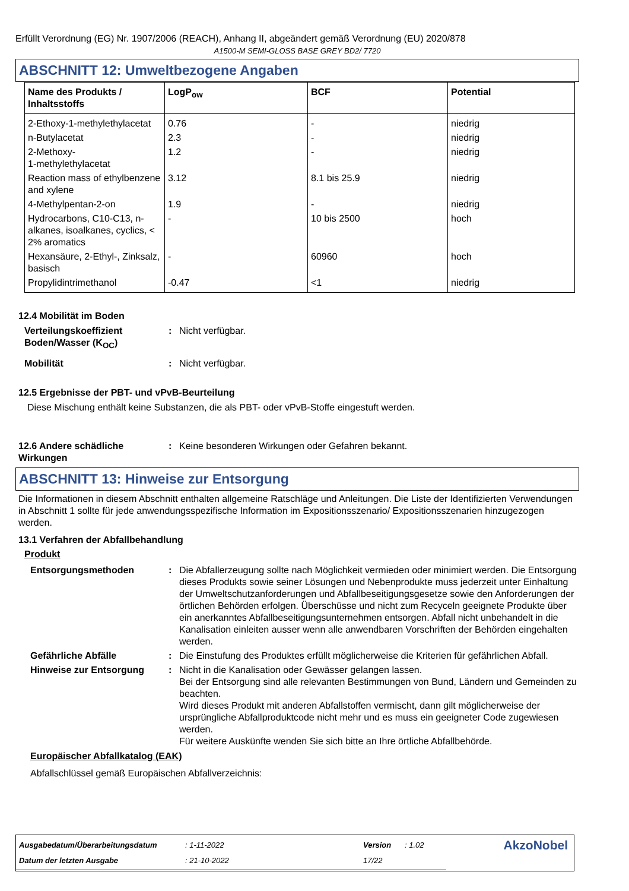Erfüllt Verordnung (EG) Nr. 1907/2006 (REACH), Anhang II, abgeändert gemäß Verordnung (EU) 2020/878
A1500-M SEMI-GLOSS BASE GREY BD2/ 7720
ABSCHNITT 12: Umweltbezogene Angaben
| Name des Produkts / Inhaltsstoffs | LogP<sub>ow</sub> | BCF | Potential |
| --- | --- | --- | --- |
| 2-Ethoxy-1-methylethylacetat | 0.76 | - | niedrig |
| n-Butylacetat | 2.3 | - | niedrig |
| 2-Methoxy- 1-methylethylacetat | 1.2 | - | niedrig |
| Reaction mass of ethylbenzene and xylene | 3.12 | 8.1 bis 25.9 | niedrig |
| 4-Methylpentan-2-on | 1.9 | - | niedrig |
| Hydrocarbons, C10-C13, n-alkanes, isoalkanes, cyclics, < 2% aromatics | - | 10 bis 2500 | hoch |
| Hexansäure, 2-Ethyl-, Zinksalz, basisch | - | 60960 | hoch |
| Propylidintrimethanol | -0.47 | <1 | niedrig |
12.4 Mobilität im Boden
Verteilungskoeffizient Boden/Wasser (K<sub>OC</sub>)
: Nicht verfügbar.
Mobilität : Nicht verfügbar.
12.5 Ergebnisse der PBT- und vPvB-Beurteilung
Diese Mischung enthält keine Substanzen, die als PBT- oder vPvB-Stoffe eingestuft werden.
12.6 Andere schädliche Wirkungen
: Keine besonderen Wirkungen oder Gefahren bekannt.
ABSCHNITT 13: Hinweise zur Entsorgung
Die Informationen in diesem Abschnitt enthalten allgemeine Ratschläge und Anleitungen. Die Liste der Identifizierten Verwendungen in Abschnitt 1 sollte für jede anwendungsspezifische Information im Expositionsszenario/ Expositionsszenarien hinzugezogen werden.
13.1 Verfahren der Abfallbehandlung
Produkt
Entsorgungsmethoden : Die Abfallerzeugung sollte nach Möglichkeit vermieden oder minimiert werden. Die Entsorgung dieses Produkts sowie seiner Lösungen und Nebenprodukte muss jederzeit unter Einhaltung der Umweltschutzanforderungen und Abfallbeseitigungsgesetze sowie den Anforderungen der örtlichen Behörden erfolgen. Überschüsse und nicht zum Recyceln geeignete Produkte über ein anerkanntes Abfallbeseitigungsunternehmen entsorgen. Abfall nicht unbehandelt in die Kanalisation einleiten ausser wenn alle anwendbaren Vorschriften der Behörden eingehalten werden.
Gefährliche Abfälle : Die Einstufung des Produktes erfüllt möglicherweise die Kriterien für gefährlichen Abfall.
Hinweise zur Entsorgung : Nicht in die Kanalisation oder Gewässer gelangen lassen.
Bei der Entsorgung sind alle relevanten Bestimmungen von Bund, Ländern und Gemeinden zu beachten.
Wird dieses Produkt mit anderen Abfallstoffen vermischt, dann gilt möglicherweise der ursprüngliche Abfallproduktcode nicht mehr und es muss ein geeigneter Code zugewiesen werden.
Für weitere Auskünfte wenden Sie sich bitte an Ihre örtliche Abfallbehörde.
Europäischer Abfallkatalog (EAK)
Abfallschlüssel gemäß Europäischen Abfallverzeichnis:
| Ausgabedatum/Überarbeitungsdatum | : 1-11-2022 | Version | : 1.02 | AkzoNobel |
| Datum der letzten Ausgabe | : 21-10-2022 | 17/22 | | |